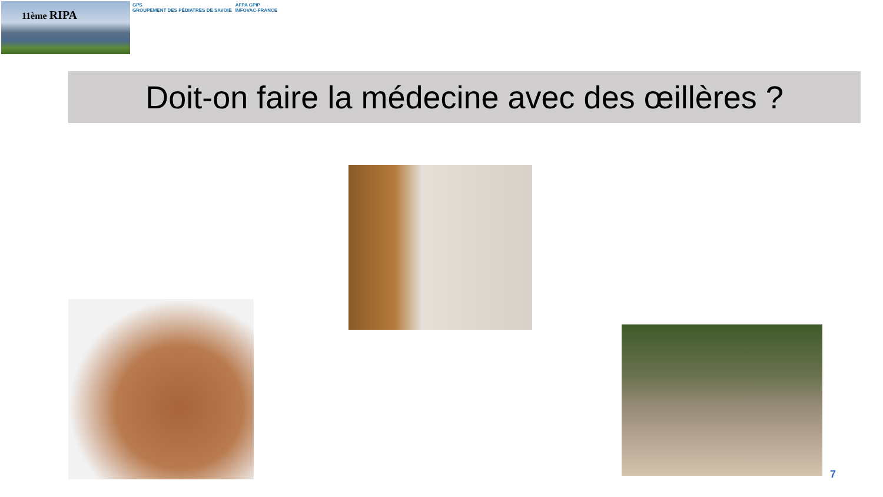11ème RIPA
GPS
GROUPEMENT DES PÉDIATRES DE SAVOIE
AFPA GPIP
INFOVAC-FRANCE
Doit-on faire la médecine avec des œillères ?
7